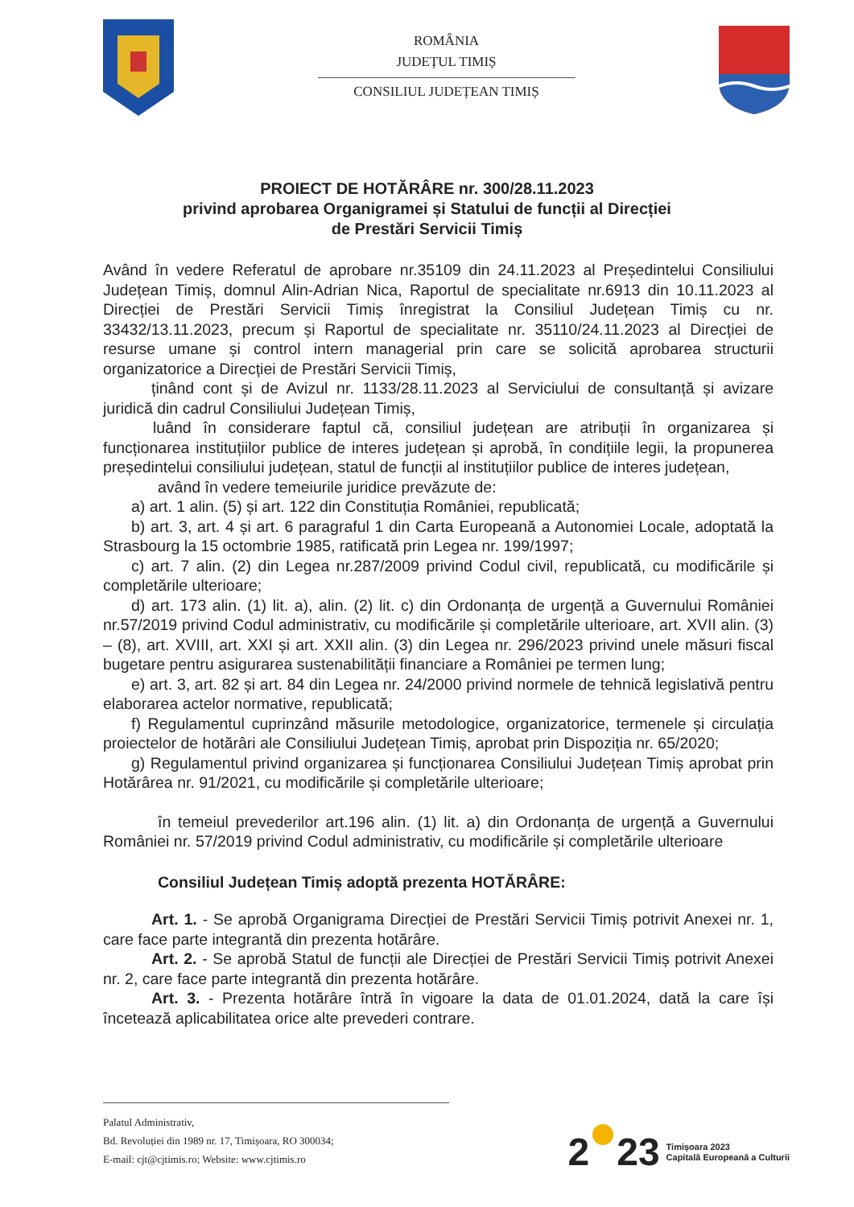ROMÂNIA
JUDEȚUL TIMIȘ
CONSILIUL JUDEȚEAN TIMIȘ
PROIECT DE HOTĂRÂRE nr. 300/28.11.2023
privind aprobarea Organigramei și Statului de funcții al Direcției
de Prestări Servicii Timiș
Având în vedere Referatul de aprobare nr.35109 din 24.11.2023 al Președintelui Consiliului Județean Timiș, domnul Alin-Adrian Nica, Raportul de specialitate nr.6913 din 10.11.2023 al Direcției de Prestări Servicii Timiș înregistrat la Consiliul Județean Timiș cu nr. 33432/13.11.2023, precum și Raportul de specialitate nr. 35110/24.11.2023 al Direcției de resurse umane și control intern managerial prin care se solicită aprobarea structurii organizatorice a Direcției de Prestări Servicii Timiș,
ținând cont și de Avizul nr. 1133/28.11.2023 al Serviciului de consultanță și avizare juridică din cadrul Consiliului Județean Timiș,
luând în considerare faptul că, consiliul județean are atribuții în organizarea și funcționarea instituțiilor publice de interes județean și aprobă, în condițiile legii, la propunerea președintelui consiliului județean, statul de funcții al instituțiilor publice de interes județean,
având în vedere temeiurile juridice prevăzute de:
a) art. 1 alin. (5) și art. 122 din Constituția României, republicată;
b) art. 3, art. 4 și art. 6 paragraful 1 din Carta Europeană a Autonomiei Locale, adoptată la Strasbourg la 15 octombrie 1985, ratificată prin Legea nr. 199/1997;
c) art. 7 alin. (2) din Legea nr.287/2009 privind Codul civil, republicată, cu modificările și completările ulterioare;
d) art. 173 alin. (1) lit. a), alin. (2) lit. c) din Ordonanța de urgență a Guvernului României nr.57/2019 privind Codul administrativ, cu modificările și completările ulterioare, art. XVII alin. (3) – (8), art. XVIII, art. XXI și art. XXII alin. (3) din Legea nr. 296/2023 privind unele măsuri fiscal bugetare pentru asigurarea sustenabilității financiare a României pe termen lung;
e) art. 3, art. 82 și art. 84 din Legea nr. 24/2000 privind normele de tehnică legislativă pentru elaborarea actelor normative, republicată;
f) Regulamentul cuprinzând măsurile metodologice, organizatorice, termenele și circulația proiectelor de hotărâri ale Consiliului Județean Timiș, aprobat prin Dispoziția nr. 65/2020;
g) Regulamentul privind organizarea și funcționarea Consiliului Județean Timiș aprobat prin Hotărârea nr. 91/2021, cu modificările și completările ulterioare;
în temeiul prevederilor art.196 alin. (1) lit. a) din Ordonanța de urgență a Guvernului României nr. 57/2019 privind Codul administrativ, cu modificările și completările ulterioare
Consiliul Județean Timiș adoptă prezenta HOTĂRÂRE:
Art. 1. - Se aprobă Organigrama Direcției de Prestări Servicii Timiș potrivit Anexei nr. 1, care face parte integrantă din prezenta hotărâre.
Art. 2. - Se aprobă Statul de funcții ale Direcției de Prestări Servicii Timiș potrivit Anexei nr. 2, care face parte integrantă din prezenta hotărâre.
Art. 3. - Prezenta hotărâre întră în vigoare la data de 01.01.2024, dată la care își încetează aplicabilitatea orice alte prevederi contrare.
Palatul Administrativ,
Bd. Revoluției din 1989 nr. 17, Timișoara, RO 300034;
E-mail: cjt@cjtimis.ro; Website: www.cjtimis.ro
2 23 Timișoara 2023
Capitală Europeană a Culturii